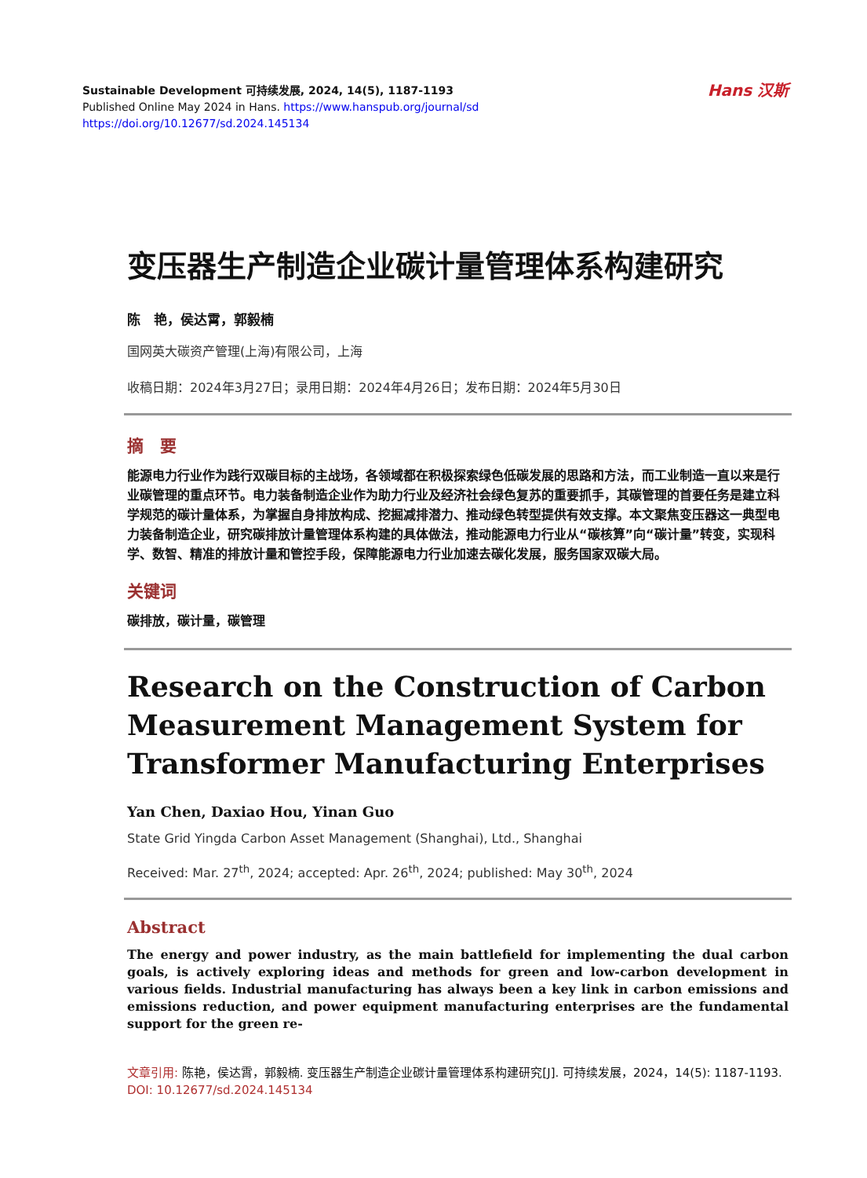Sustainable Development 可持续发展, 2024, 14(5), 1187-1193
Published Online May 2024 in Hans. https://www.hanspub.org/journal/sd
https://doi.org/10.12677/sd.2024.145134
Hans 汉斯
变压器生产制造企业碳计量管理体系构建研究
陈　艳，侯达霄，郭毅楠
国网英大碳资产管理(上海)有限公司，上海
收稿日期：2024年3月27日；录用日期：2024年4月26日；发布日期：2024年5月30日
摘　要
能源电力行业作为践行双碳目标的主战场，各领域都在积极探索绿色低碳发展的思路和方法，而工业制造一直以来是行业碳管理的重点环节。电力装备制造企业作为助力行业及经济社会绿色复苏的重要抓手，其碳管理的首要任务是建立科学规范的碳计量体系，为掌握自身排放构成、挖掘减排潜力、推动绿色转型提供有效支撑。本文聚焦变压器这一典型电力装备制造企业，研究碳排放计量管理体系构建的具体做法，推动能源电力行业从“碳核算”向“碳计量”转变，实现科学、数智、精准的排放计量和管控手段，保障能源电力行业加速去碳化发展，服务国家双碳大局。
关键词
碳排放，碳计量，碳管理
Research on the Construction of Carbon Measurement Management System for Transformer Manufacturing Enterprises
Yan Chen, Daxiao Hou, Yinan Guo
State Grid Yingda Carbon Asset Management (Shanghai), Ltd., Shanghai
Received: Mar. 27<sup>th</sup>, 2024; accepted: Apr. 26<sup>th</sup>, 2024; published: May 30<sup>th</sup>, 2024
Abstract
The energy and power industry, as the main battlefield for implementing the dual carbon goals, is actively exploring ideas and methods for green and low-carbon development in various fields. Industrial manufacturing has always been a key link in carbon emissions and emissions reduction, and power equipment manufacturing enterprises are the fundamental support for the green re-
文章引用: 陈艳，侯达霄，郭毅楠. 变压器生产制造企业碳计量管理体系构建研究[J]. 可持续发展，2024，14(5): 1187-1193. DOI: 10.12677/sd.2024.145134